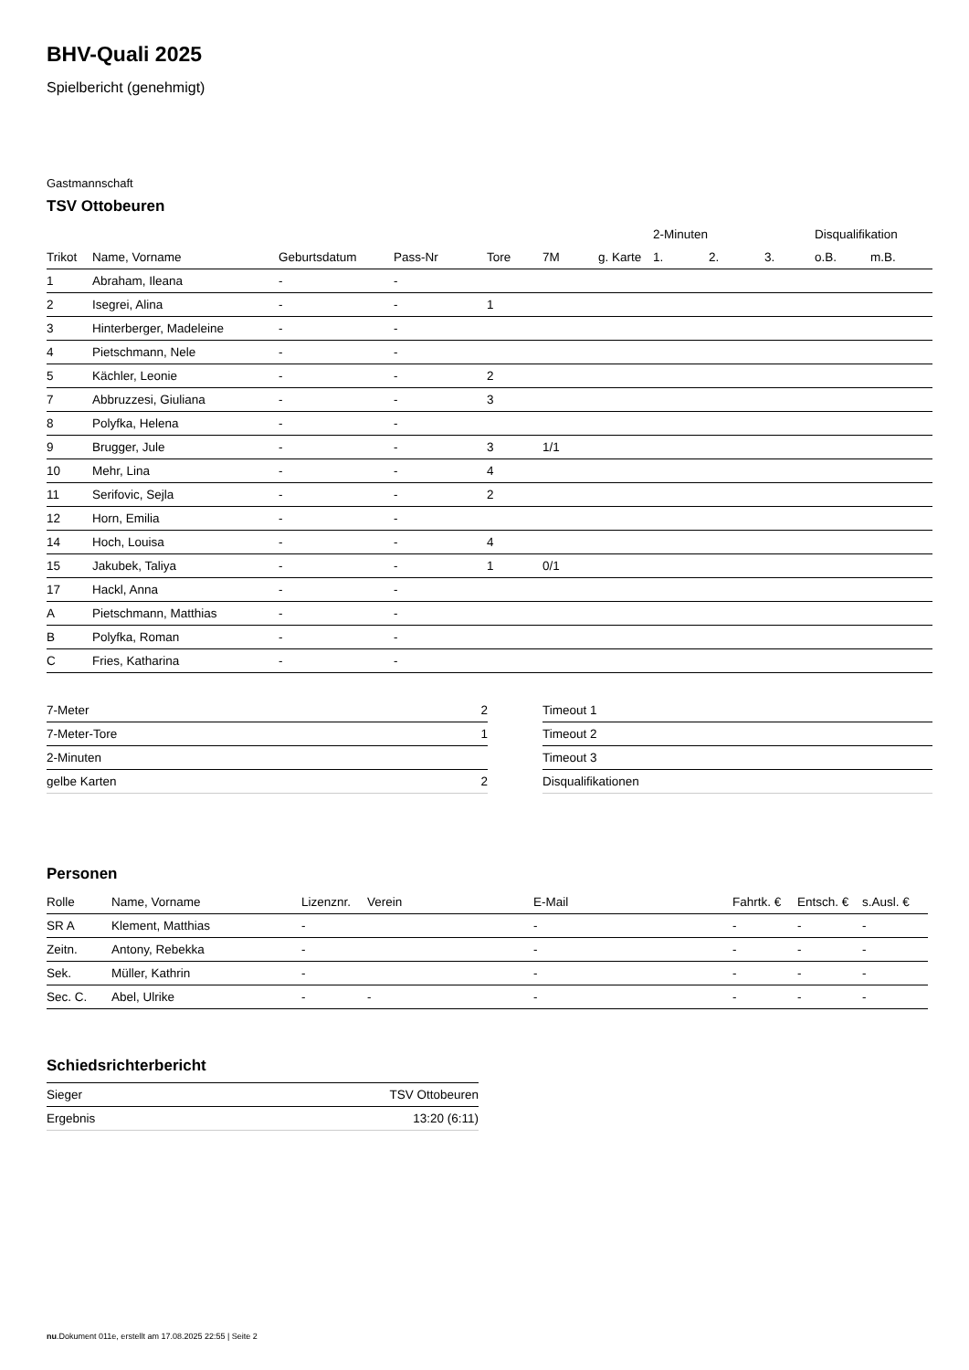BHV-Quali 2025
Spielbericht (genehmigt)
Gastmannschaft
TSV Ottobeuren
| | | | | | | | 2-Minuten | | | Disqualifikation | |
| --- | --- | --- | --- | --- | --- | --- | --- | --- | --- | --- | --- |
| Trikot | Name, Vorname | Geburtsdatum | Pass-Nr | Tore | 7M | g. Karte | 1. | 2. | 3. | o.B. | m.B. |
| 1 | Abraham, Ileana | - | - | | | | | | | | |
| 2 | Isegrei, Alina | - | - | 1 | | | | | | | |
| 3 | Hinterberger, Madeleine | - | - | | | | | | | | |
| 4 | Pietschmann, Nele | - | - | | | | | | | | |
| 5 | Kächler, Leonie | - | - | 2 | | | | | | | |
| 7 | Abbruzzesi, Giuliana | - | - | 3 | | | | | | | |
| 8 | Polyfka, Helena | - | - | | | | | | | | |
| 9 | Brugger, Jule | - | - | 3 | 1/1 | | | | | | |
| 10 | Mehr, Lina | - | - | 4 | | | | | | | |
| 11 | Serifovic, Sejla | - | - | 2 | | | | | | | |
| 12 | Horn, Emilia | - | - | | | | | | | | |
| 14 | Hoch, Louisa | - | - | 4 | | | | | | | |
| 15 | Jakubek, Taliya | - | - | 1 | 0/1 | | | | | | |
| 17 | Hackl, Anna | - | - | | | | | | | | |
| A | Pietschmann, Matthias | - | - | | | | | | | | |
| B | Polyfka, Roman | - | - | | | | | | | | |
| C | Fries, Katharina | - | - | | | | | | | | |
| 7-Meter | 2 |
| 7-Meter-Tore | 1 |
| 2-Minuten | |
| gelbe Karten | 2 |
| Timeout 1 |
| Timeout 2 |
| Timeout 3 |
| Disqualifikationen |
Personen
| Rolle | Name, Vorname | Lizenznr. | Verein | E-Mail | Fahrtk. € | Entsch. € | s.Ausl. € |
| --- | --- | --- | --- | --- | --- | --- | --- |
| SR A | Klement, Matthias | - | | - | - | - | - |
| Zeitn. | Antony, Rebekka | - | | - | - | - | - |
| Sek. | Müller, Kathrin | - | | - | - | - | - |
| Sec. C. | Abel, Ulrike | - | - | - | - | - | - |
Schiedsrichterbericht
| Sieger | TSV Ottobeuren |
| Ergebnis | 13:20 (6:11) |
nu.Dokument 011e, erstellt am 17.08.2025 22:55 | Seite 2